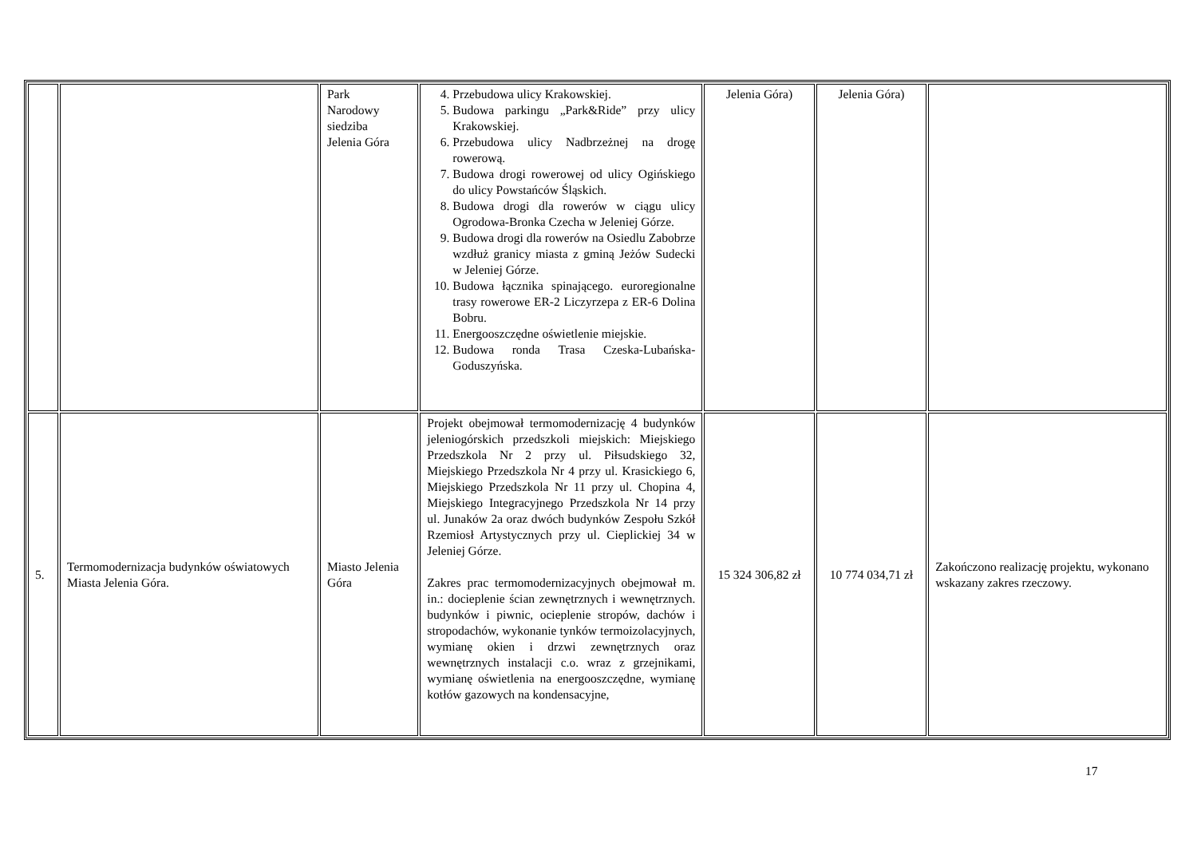| | | Park Narodowy siedziba Jelenia Góra | 4. Przebudowa ulicy Krakowskiej. 5. Budowa parkingu „Park&Ride” przy ulicy Krakowskiej. 6. Przebudowa ulicy Nadbrzeżnej na drogę rowerową. 7. Budowa drogi rowerowej od ulicy Ogińskiego do ulicy Powstańców Śląskich. 8. Budowa drogi dla rowerów w ciągu ulicy Ogrodowa-Bronka Czecha w Jeleniej Górze. 9. Budowa drogi dla rowerów na Osiedlu Zabobrze wzdłuż granicy miasta z gminą Jeżów Sudecki w Jeleniej Górze. 10. Budowa łącznika spinającego. euroregionalne trasy rowerowe ER-2 Liczyrzepa z ER-6 Dolina Bobru. 11. Energooszczędne oświetlenie miejskie. 12. Budowa ronda Trasa Czeska-Lubańska-Goduszyńska. | Jelenia Góra) | Jelenia Góra) | |
| 5. | Termomodernizacja budynków oświatowych Miasta Jelenia Góra. | Miasto Jelenia Góra | Projekt obejmował termomodernizację 4 budynków jeleniogórskich przedszkoli miejskich: Miejskiego Przedszkola Nr 2 przy ul. Piłsudskiego 32, Miejskiego Przedszkola Nr 4 przy ul. Krasickiego 6, Miejskiego Przedszkola Nr 11 przy ul. Chopina 4, Miejskiego Integracyjnego Przedszkola Nr 14 przy ul. Junaków 2a oraz dwóch budynków Zespołu Szkół Rzemiosł Artystycznych przy ul. Cieplickiej 34 w Jeleniej Górze. Zakres prac termomodernizacyjnych obejmował m. in.: docieplenie ścian zewnętrznych i wewnętrznych. budynków i piwnic, ocieplenie stropów, dachów i stropodachów, wykonanie tynków termoizolacyjnych, wymianę okien i drzwi zewnętrznych oraz wewnętrznych instalacji c.o. wraz z grzejnikami, wymianę oświetlenia na energooszczędne, wymianę kotłów gazowych na kondensacyjne, | 15 324 306,82 zł | 10 774 034,71 zł | Zakończono realizację projektu, wykonano wskazany zakres rzeczowy. |
17